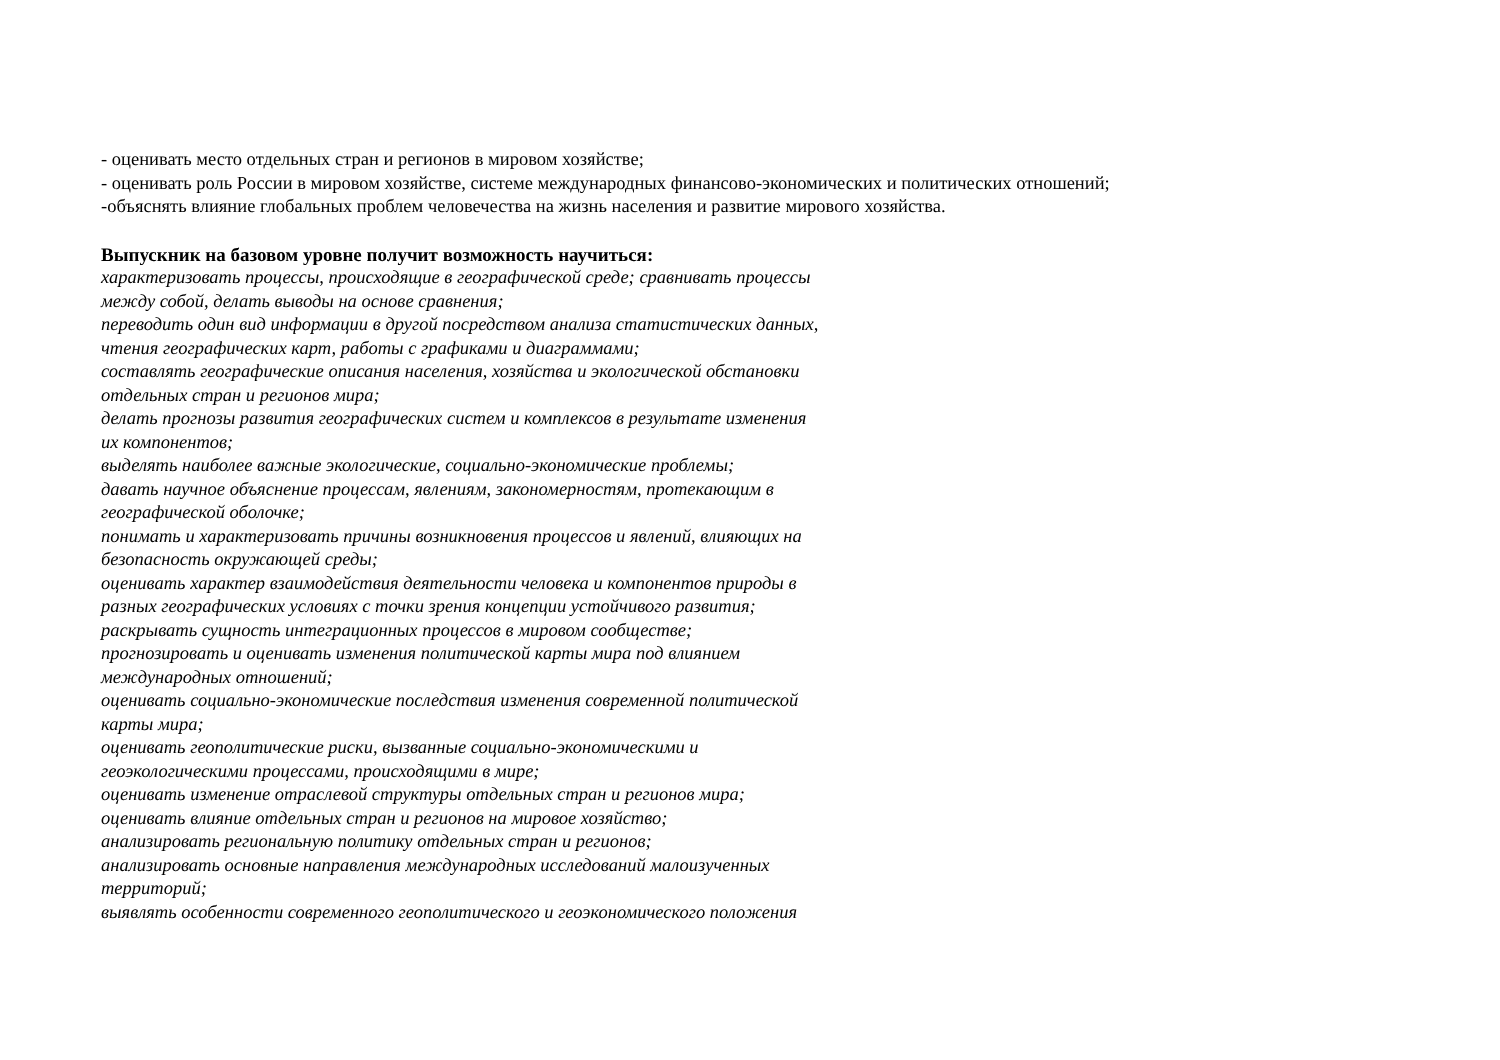- оценивать место отдельных стран и регионов в мировом хозяйстве;
- оценивать роль России в мировом хозяйстве, системе международных финансово-экономических и политических отношений;
-объяснять влияние глобальных проблем человечества на жизнь населения и развитие мирового хозяйства.
Выпускник на базовом уровне получит возможность научиться:
характеризовать процессы, происходящие в географической среде; сравнивать процессы
между собой, делать выводы на основе сравнения;
переводить один вид информации в другой посредством анализа статистических данных,
чтения географических карт, работы с графиками и диаграммами;
составлять географические описания населения, хозяйства и экологической обстановки
отдельных стран и регионов мира;
делать прогнозы развития географических систем и комплексов в результате изменения
их компонентов;
выделять наиболее важные экологические, социально-экономические проблемы;
давать научное объяснение процессам, явлениям, закономерностям, протекающим в
географической оболочке;
понимать и характеризовать причины возникновения процессов и явлений, влияющих на
безопасность окружающей среды;
оценивать характер взаимодействия деятельности человека и компонентов природы в
разных географических условиях с точки зрения концепции устойчивого развития;
раскрывать сущность интеграционных процессов в мировом сообществе;
прогнозировать и оценивать изменения политической карты мира под влиянием
международных отношений;
оценивать социально-экономические последствия изменения современной политической
карты мира;
оценивать геополитические риски, вызванные социально-экономическими и
геоэкологическими процессами, происходящими в мире;
оценивать изменение отраслевой структуры отдельных стран и регионов мира;
оценивать влияние отдельных стран и регионов на мировое хозяйство;
анализировать региональную политику отдельных стран и регионов;
анализировать основные направления международных исследований малоизученных
территорий;
выявлять особенности современного геополитического и геоэкономического положения